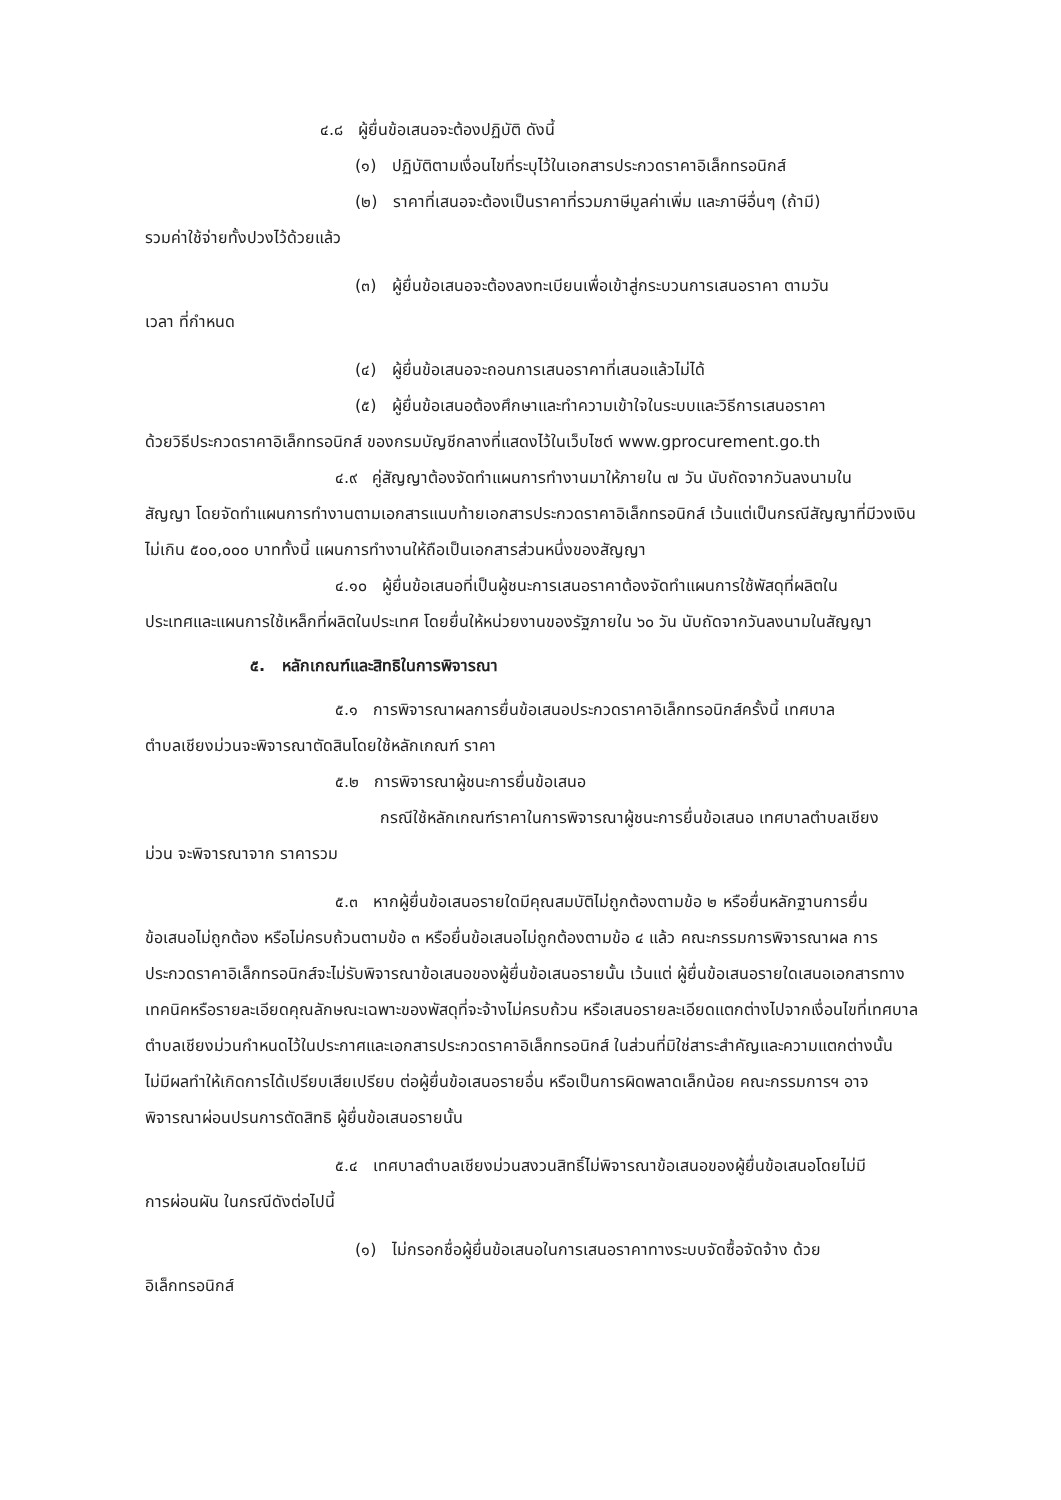๔.๘ ผู้ยื่นข้อเสนอจะต้องปฏิบัติ ดังนี้
(๑) ปฏิบัติตามเงื่อนไขที่ระบุไว้ในเอกสารประกวดราคาอิเล็กทรอนิกส์
(๒) ราคาที่เสนอจะต้องเป็นราคาที่รวมภาษีมูลค่าเพิ่ม และภาษีอื่นๆ (ถ้ามี)
รวมค่าใช้จ่ายทั้งปวงไว้ด้วยแล้ว
(๓) ผู้ยื่นข้อเสนอจะต้องลงทะเบียนเพื่อเข้าสู่กระบวนการเสนอราคา ตามวัน
เวลา ที่กำหนด
(๔) ผู้ยื่นข้อเสนอจะถอนการเสนอราคาที่เสนอแล้วไม่ได้
(๕) ผู้ยื่นข้อเสนอต้องศึกษาและทำความเข้าใจในระบบและวิธีการเสนอราคา
ด้วยวิธีประกวดราคาอิเล็กทรอนิกส์ ของกรมบัญชีกลางที่แสดงไว้ในเว็บไซต์ www.gprocurement.go.th
๔.๙ คู่สัญญาต้องจัดทำแผนการทำงานมาให้ภายใน ๗ วัน นับถัดจากวันลงนามใน
สัญญา โดยจัดทำแผนการทำงานตามเอกสารแนบท้ายเอกสารประกวดราคาอิเล็กทรอนิกส์ เว้นแต่เป็นกรณีสัญญาที่มีวงเงินไม่เกิน ๕๐๐,๐๐๐ บาททั้งนี้ แผนการทำงานให้ถือเป็นเอกสารส่วนหนึ่งของสัญญา
๔.๑๐ ผู้ยื่นข้อเสนอที่เป็นผู้ชนะการเสนอราคาต้องจัดทำแผนการใช้พัสดุที่ผลิตใน
ประเทศและแผนการใช้เหล็กที่ผลิตในประเทศ โดยยื่นให้หน่วยงานของรัฐภายใน ๖๐ วัน นับถัดจากวันลงนามในสัญญา
๕. หลักเกณฑ์และสิทธิในการพิจารณา
๕.๑ การพิจารณาผลการยื่นข้อเสนอประกวดราคาอิเล็กทรอนิกส์ครั้งนี้ เทศบาล
ตำบลเชียงม่วนจะพิจารณาตัดสินโดยใช้หลักเกณฑ์ ราคา
๕.๒ การพิจารณาผู้ชนะการยื่นข้อเสนอ
กรณีใช้หลักเกณฑ์ราคาในการพิจารณาผู้ชนะการยื่นข้อเสนอ เทศบาลตำบลเชียง
ม่วน จะพิจารณาจาก ราคารวม
๕.๓ หากผู้ยื่นข้อเสนอรายใดมีคุณสมบัติไม่ถูกต้องตามข้อ ๒ หรือยื่นหลักฐานการยื่น
ข้อเสนอไม่ถูกต้อง หรือไม่ครบถ้วนตามข้อ ๓ หรือยื่นข้อเสนอไม่ถูกต้องตามข้อ ๔ แล้ว คณะกรรมการพิจารณาผล การประกวดราคาอิเล็กทรอนิกส์จะไม่รับพิจารณาข้อเสนอของผู้ยื่นข้อเสนอรายนั้น เว้นแต่ ผู้ยื่นข้อเสนอรายใดเสนอเอกสารทางเทคนิคหรือรายละเอียดคุณลักษณะเฉพาะของพัสดุที่จะจ้างไม่ครบถ้วน หรือเสนอรายละเอียดแตกต่างไปจากเงื่อนไขที่เทศบาลตำบลเชียงม่วนกำหนดไว้ในประกาศและเอกสารประกวดราคาอิเล็กทรอนิกส์ ในส่วนที่มิใช่สาระสำคัญและความแตกต่างนั้น ไม่มีผลทำให้เกิดการได้เปรียบเสียเปรียบ ต่อผู้ยื่นข้อเสนอรายอื่น หรือเป็นการผิดพลาดเล็กน้อย คณะกรรมการฯ อาจพิจารณาผ่อนปรนการตัดสิทธิ ผู้ยื่นข้อเสนอรายนั้น
๕.๔ เทศบาลตำบลเชียงม่วนสงวนสิทธิ์ไม่พิจารณาข้อเสนอของผู้ยื่นข้อเสนอโดยไม่มี
การผ่อนผัน ในกรณีดังต่อไปนี้
(๑) ไม่กรอกชื่อผู้ยื่นข้อเสนอในการเสนอราคาทางระบบจัดซื้อจัดจ้าง ด้วย
อิเล็กทรอนิกส์